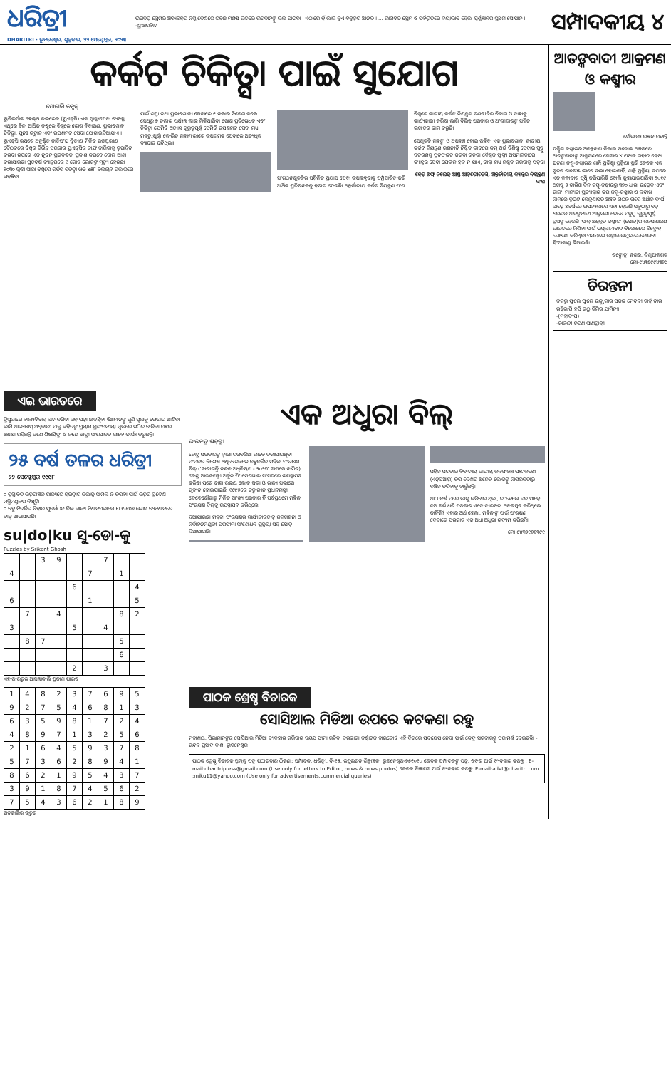ଧରିତ୍ରୀ
DHARITRI · ଭୁବନେଶ୍ୱର, ଶୁକ୍ରବାର, ୨୨ ସେପ୍ଟେମ୍ବର, ୨୦୨୩
ଭଗବତ୍ ପ୍ରେମର ଅବ୍ୟବହିତ ନିମ୍ନ ଦେଶରେ ରହିଛି ମଣିଷ ଭିତରେ ଭଗବାନଙ୍କୁ ଭଲ ପାଇବା । ଏଠାରେ ହିଁ ଲାଭ ହୁଏ ବହୁତ୍ୱର ଆନନ୍ଦ । ... ଭାଗବତ ପ୍ରେମ ଓ ସର୍ବଭୂତରେ ଦୟାଭାବ ହେଲା ପୂର୍ଣ୍ଣଜ୍ଞାନର ପ୍ରଥମ ସୋପାନ । -ଶ୍ରୀଅରବିନ୍ଦ
ସମ୍ପାଦକୀୟ ୪
କର୍କଟ ଚିକିତ୍ସା ପାଇଁ ସୁଯୋଗ
ସୋନାଲି ଜନ୍ସନ୍
ୟୁନିଭର୍ସାଲ ହେଲ୍‌ଥ କଭରେଜ (ୟୁଏଚ୍‌ସି) ଏକ ସ୍ୱାସ୍ଥ୍ୟସେବା ବ୍ୟବସ୍ଥା । ଏଥିରେ ବିନା ଆର୍ଥିକ କଷ୍ଟରେ ବିଶ୍ୱରେ ରୋଗ ନିବାରଣ, ପ୍ରଭାବଶାଳୀ ଚିକିତ୍ସା, ପୁନଃ ଉତ୍ଥାନ ଏବଂ ଉପଶମକ ସେବା ଯୋଗାଇଦିଆଯାଏ । ୟୁଏଚ୍‌ସି ଉପରେ ଅନୁଷ୍ଠିତ ଜାତିସଂଘ ଦ୍ୱିତୀୟ ମିଳିତ ଉଚ୍ଚସ୍ତରୀୟ ବୈଠକରେ ବିଶ୍ୱର ବିଭିନ୍ନ ସରକାର ୟୁଏଚ୍‌ସିର କାର୍ଯ୍ୟକାରିତାକୁ ତ୍ୱରାନ୍ୱିତ କରିବା ଉପରେ ଏକ ନୂତନ ପ୍ରତିବଦ୍ଧତା ପ୍ରକାଶ କରିବେ ବୋଲି ଆଶା କରାଯାଉଛି। ପ୍ରତିବର୍ଷ କ୍ୟାନ୍ସରରେ ୧ କୋଟି ଲୋକଙ୍କ ମୃତ୍ୟୁ ହେଉଛି। ୨୦୩୦ ସୁଦ୍ଧା ସାରା ବିଶ୍ୱରେ କର୍କଟ ଚିକିତ୍ସା ଖର୍ଚ୍ଚ ୪୫୮ ବିଲିୟନ ଡଲାରରେ ପହଞ୍ଚିବ।
ପାଇଁ ଶସ୍ତା ତଥା ପ୍ରଭାବଶାଳୀ ସେବାରେ ୧ ଡଲାର ନିବେଶ କଲେ ସେଥିରୁ ୭ ଡଲାର ପର୍ଯ୍ୟନ୍ତ ଲାଭ ମିଳିପାରିବ। ରୋଗ ପ୍ରତିଷେଧକ ଏବଂ ଚିକିତ୍ସା ଯେମିତି ଅତ୍ୟନ୍ତ ଗୁରୁତ୍ୱପୂର୍ଣ୍ଣ ସେମିତି ଉପଶମକ ସେବା ମଧ୍ୟ ମହତ୍ତ୍ୱପୂର୍ଣ୍ଣ। କୋଭିଡ୍ ମହାମାରୀରେ ଉପଶମକ ସେବାରେ ଅତ୍ୟଧିକ ବ୍ୟାଘାତ ଘଟିଥିଲା।
ସଂଗଠନଗୁଡ଼ିକର ସମ୍ମିଳିତ ପ୍ରୟାସ ସେବା ଉପଲବ୍ଧତାକୁ ସମ୍ପ୍ରସାରିତ କରି ଆର୍ଥିକ ପ୍ରତିବନ୍ଧକକୁ ହଟାଇ ଦେଉଛି। ଅନ୍ତର୍ଜାତୀୟ କର୍କଟ ନିୟନ୍ତ୍ରଣ ସଂଘ ବିଶ୍ୱରେ ଜାତୀୟ କର୍କଟ ନିୟନ୍ତ୍ରଣ ରଣନୀତିର ବିକାଶ ଓ ତାହାକୁ କାର୍ଯ୍ୟକାରୀ କରିବା ଲାଗି ବିଭିନ୍ନ ସରକାର ଓ ଅଂଶୀଦାରଙ୍କ ସହିତ ଲଗାତର କାମ କରୁଛି।
ସେଗୁଡ଼ିକ ମହଙ୍ଗା ଓ ଅପହଞ୍ଚ ହୋଇ ରହିବ। ଏକ ପ୍ରଭାବଶାଳୀ ଜାତୀୟ କର୍କଟ ନିୟନ୍ତ୍ରଣ ରଣନୀତି ନିଶ୍ଚିତ ଭାବରେ କମ୍ ଖର୍ଚ୍ଚ ବିଶିଷ୍ଟ ସେବାର ସୁଷ୍ଠୁ ବିତରଣକୁ ପ୍ରତିଫଳିତ କରିବା ଉଚିତ। ବୈଶ୍ୱିକ ସ୍ୱାସ୍ଥ୍ୟ ଅସମାନତାରେ କ୍ୟାନ୍ସର ସେବା ଯେଭଳି ହଜି ନ ଯାଏ, ତାହା ମଧ୍ୟ ନିଶ୍ଚିତ କରିବାକୁ ପଡ଼ିବ।
ହେଡ୍ ଅଫ୍ ନଲେଜ୍ ଆଣ୍ଡ୍ ଆଡ୍‌ଭୋକେସି, ଅନ୍ତର୍ଜାତୀୟ କ୍ୟାନ୍ସର ନିୟନ୍ତ୍ରଣ ସଂଘ
ଏଇ ଭାରତରେ
ତ୍ରିପୁରାରେ ବାଲ୍ୟବିବାହ ବନ୍ଦ କରିବା ସହ ପଢ଼ା ଛାଡ଼ିଥିବା ଝିଅମାନଙ୍କୁ ପୁଣି ସ୍କୁଲକୁ ଫେରାଇ ଆଣିବା ଲାଗି ଆଇଏଏସ୍ ଅଧିକାରୀ ସାକୁ ଜହିଦଙ୍କ ପ୍ରୟାସ ପ୍ରଶଂସନୀୟ। ସ୍କୁଲରେ ଗଠିତ ବାଳିକା ମଞ୍ଚର ଅଧକ୍ଷା ରହିଛନ୍ତି ଜଣେ ଶିକ୍ଷୟିତ୍ରୀ ଓ ଜଣେ ଛାତ୍ରୀ ସଂଯୋଜକ ଭାବେ କାର୍ଯ୍ୟ କରୁଛନ୍ତି।
୨୫ ବର୍ଷ ତଳର ଧରିତ୍ରୀ
୨୨ ସେପ୍ଟେମ୍ବର ୧୯୯୮
୦ ପ୍ରସ୍ତାବିତ ଉତ୍ତରାଞ୍ଚଳ ରାଜ୍ୟରେ ହରିଦ୍ୱାର ଜିଲାକୁ ସାମିଲ ନ କରିବା ପାଇଁ ଉତ୍ତର ପ୍ରଦେଶ ମନ୍ତ୍ରିମଣ୍ଡଳର ନିଷ୍ପତ୍ତି।
୦ ବହୁ ବିତର୍କିତ ବିହାର ପୁନର୍ଗଠନ ବିଲ ରାଜ୍ୟ ବିଧାନସଭାରେ ୧୮୧-୧୦୭ ଭୋଟ ବ୍ୟବଧାନରେ କାଟ୍ ଖାଇଯାଇଛି।
su|do|ku ସୁ-ଡୋ-କୁ
Puzzles by Srikant Ghosh
| | | 3 | 9 | | | 7 | | |
| 4 | | | | | 7 | | 1 | |
| | | | | 6 | | | | 4 |
| 6 | | | | | 1 | | | 5 |
| | 7 | | 4 | | | | 8 | 2 |
| 3 | | | | 5 | | 4 | | |
| | 8 | 7 | | | | | 5 | |
| | | | | | | | 6 | |
| | | | | 2 | | 3 | | |
ଏହାର ଉତ୍ତର ଆସନ୍ତାକାଲି ପ୍ରକାଶ ପାଇବ
ଏକ ଅଧୁରା ବିଲ୍
ଭାଲଚନ୍ଦ୍ର ଷଡ଼ଙ୍ଗୀ
କେନ୍ଦ୍ର ସରକାରଙ୍କ ଦ୍ୱାରା ତରବରିଆ ଭାବେ ଡକାଯାଇଥିବା ସଂସଦର ବିଶେଷ ଅଧିବେଶନରେ ବହୁଚର୍ଚ୍ଚିତ ମହିଳା ସଂରକ୍ଷଣ ବିଲ୍ ('ନାରୀଶକ୍ତି ବନ୍ଦନ ଅଧିନିୟମ - ୨୦୨୩' ନାମରେ ନାମିତ) କେନ୍ଦ୍ର ଆଇନମନ୍ତ୍ରୀ ଅର୍ଜୁନ ସିଂ ମେଘୱାଲ ସଂସଦରେ ଉପସ୍ଥାପନ କରିବା ପରେ ତାହା ଉଭୟ ଲୋକ ସଭା ଓ ରାଜ୍ୟ ସଭାରେ ଗୃହୀତ ହୋଇଯାଇଛି। ୧୯୯୬ରେ ତତ୍କାଳୀନ ପ୍ରଧାନମନ୍ତ୍ରୀ ଦେବେଗୌଡ଼ାଙ୍କ ମିଳିତ ସାଂଖ୍ୟ ସରକାର ହିଁ ସର୍ବପ୍ରଥମେ ମହିଳା ସଂରକ୍ଷଣ ବିଲ୍‌କୁ ଉପସ୍ଥାପନ କରିଥିଲେ।
ଦିଆଯାଇଛି। ମହିଳା ସଂରକ୍ଷଣର କାର୍ଯ୍ୟକାରିତାକୁ ଜନଗଣନା ଓ ନିର୍ବାଚନମଣ୍ଡଳୀ ପରିସୀମା ସଂଶୋଧନ ପ୍ରକ୍ରିୟା ସହ ଯୋଡ଼ି ଦିଆଯାଇଛି।
ସହିତ ସରକାର ବିବାଦୀୟ ଜାତୀୟ ଜନସଂଖ୍ୟା ପଞ୍ଜୀକରଣ (ଏନ୍‌ପିଆର୍) କରି ଦେଶର ଅନେକ ଲୋକଙ୍କୁ ନାଗରିକତାରୁ ବଞ୍ଚିତ କରିବାକୁ ଚାହୁଁଛନ୍ତି।
ଆଠ ବର୍ଷ ପରେ ଲାଗୁ କରିବାର ଥିଲା, ତା'ହେଲେ ଗତ ସାଢ଼େ ନଅ ବର୍ଷ ଧରି ସରକାର ଏତେ ନୀରବତା ଅବଲମ୍ବନ କରିଥିଲେ କାହିଁକି? ଏହାର ଅର୍ଥ ହେଲା, ମହିଳାଙ୍କ ପାଇଁ ସଂରକ୍ଷଣ ଦେବାରେ ସରକାର ଏକ ଅଧା ଅଧୁରା ଉଦ୍ୟମ କରିଛନ୍ତି।
ମୋ:୯୪୩୭୧୬୬୩୯୧
| 1 | 4 | 8 | 2 | 3 | 7 | 6 | 9 | 5 |
| 9 | 2 | 7 | 5 | 4 | 6 | 8 | 1 | 3 |
| 6 | 3 | 5 | 9 | 8 | 1 | 7 | 2 | 4 |
| 4 | 8 | 9 | 7 | 1 | 3 | 2 | 5 | 6 |
| 2 | 1 | 6 | 4 | 5 | 9 | 3 | 7 | 8 |
| 5 | 7 | 3 | 6 | 2 | 8 | 9 | 4 | 1 |
| 8 | 6 | 2 | 1 | 9 | 5 | 4 | 3 | 7 |
| 3 | 9 | 1 | 8 | 7 | 4 | 5 | 6 | 2 |
| 7 | 5 | 4 | 3 | 6 | 2 | 1 | 8 | 9 |
ଗତକାଲିର ଉତ୍ତର
ପାଠକ ଶ୍ରେଷ୍ଠ ବିଚାରକ
ସୋସିଆଲ ମିଡିଆ ଉପରେ କଟକଣା ରହୁ
ମହାଶୟ, ପିଲାମାନଙ୍କର ସୋସିଆଲ ମିଡିଆ ବ୍ୟବହାର କରିବାର ବୟସ ସୀମା ରହିବା ଦରକାର। କର୍ଣ୍ଣାଟକ ହାଇକୋର୍ଟ ଏହି ଦିଗରେ ପଦକ୍ଷେପ ନେବା ପାଇଁ କେନ୍ଦ୍ର ସରକାରଙ୍କୁ ପରାମର୍ଶ ଦେଇଛନ୍ତି। - ଚନ୍ଦନ ପ୍ରସାଦ ଦାଶ, ଭୁବନେଶ୍ୱର
ପାଠକ ଶ୍ରେଷ୍ଠ ବିଚାରକ ସ୍ତମ୍ଭକୁ ପତ୍ର ପଠାଇବାର ଠିକଣା: ସମ୍ପାଦକ, ଧରିତ୍ରୀ, ବି-୧୫, ରସୁଲଗଡ଼ ଶିଳ୍ପାଞ୍ଚଳ, ଭୁବନେଶ୍ୱର-୭୫୧୦୧୦ କେବଳ ସମ୍ପାଦକଙ୍କୁ ପତ୍ର, ଖବର ପାଇଁ ବ୍ୟବହାର କରନ୍ତୁ : E-mail:dharitripress@gmail.com (Use only for letters to Editor, news & news photos) କେବଳ ବିଜ୍ଞାପନ ପାଇଁ ବ୍ୟବହାର କରନ୍ତୁ: E-mail:advt@dharitri.com :miku11@yahoo.com (Use only for advertisements,commercial queries)
ଆତଙ୍କବାଦୀ ଆକ୍ରମଣ ଓ କଶ୍ମୀର
ସୌଭାଗ୍ୟ ରଞ୍ଜନ ମହାନ୍ତି
ଦକ୍ଷିଣ କଶ୍ମୀରର ଅନନ୍ତନାଗ ଜିଲାର ଗଡୋଲ ଅଞ୍ଚଳରେ ଆତଙ୍କବାଦୀଙ୍କ ଆକ୍ରମଣରେ ସେନାର ୪ ଯବାନ ଶହୀଦ ହେବା ଘଟଣା ଜମ୍ମୁ-କଶ୍ମୀରର ଶାନ୍ତି ପ୍ରତିଷ୍ଠା ପ୍ରକ୍ରିୟା ପ୍ରତି କେବଳ ଏକ ନୂତନ ଚାଲେଞ୍ଜ ଭାବେ ଉଭା ହୋଇନାହିଁ, ଶାନ୍ତି ପ୍ରକ୍ରିୟା ଉପରେ ଏକ କଳାଦାଗ ସୃଷ୍ଟି କରିପାରିଛି ବୋଲି କୁହାଯାଇପାରିବ। ୨୦୧୯ ଅଗଷ୍ଟ ୫ ତାରିଖ ଦିନ ଜମ୍ମୁ-କଶ୍ମୀରରୁ ୩୭୦ ଧାରା ଉଚ୍ଛେଦ ଏବଂ ରାଜ୍ୟ ମାନ୍ୟତା ପ୍ରତ୍ୟାହାର କରି ଜମ୍ମୁ-କଶ୍ମୀର ଓ ଲଦାଖ ନାମରେ ଦୁଇଟି କେନ୍ଦ୍ରଶାସିତ ଅଞ୍ଚଳ ଗଠନ ପରେ ଅର୍ଥାତ୍ ଦୀର୍ଘ ସାଢ଼େ ୪ବର୍ଷରେ ଉପତ୍ୟକାରେ ଏହା ହେଉଛି ସବୁଠାରୁ ବଡ଼ ଧରଣର ଆତଙ୍କବାଦୀ ଆକ୍ରମଣ। ତେବେ ସବୁଠୁ ଗୁରୁତ୍ୱପୂର୍ଣ୍ଣ ପ୍ରସଙ୍ଗ ହେଉଛି 'ପାକ୍ ଅଧିକୃତ କଶ୍ମୀର' (ପୋକ୍)ର ଜନସାଧାରଣ ଭାରତରେ ମିଶିବା ପାଇଁ ଇସ୍‌ଲାମାବାଦ ବିରୋଧରେ ବିଦ୍ରୋହ ଘୋଷଣା କରିଥିବା ସମୟରେ କଶ୍ମୀର-ଲସ୍କର-ଇ-ତୋଇବା ହିଂସାକାଣ୍ଡ ଭିଆଇଛି।
ଗଙ୍ଗୋତ୍ରୀ ନଗର, ଶିଶୁପାଳଗଡ଼
ମୋ-୯୪୩୭୯୯୪୩୭୯
ଚିରନ୍ତନୀ
କଳିରୁ ଫୁଲେ ଫୁଲେ ଉଜ୍ଜ୍ୱଳାର ସକଳ ମେଦିନୀ ଚାହିଁ ତାର ରଶ୍ମିଲାଗି ହସି ଉଠୁ ତିମିର ଯାମିନୀ।
-(ମହାଦୀପ)
-କାଳିନ୍ଦୀ ଚରଣ ପାଣିଗ୍ରାହୀ